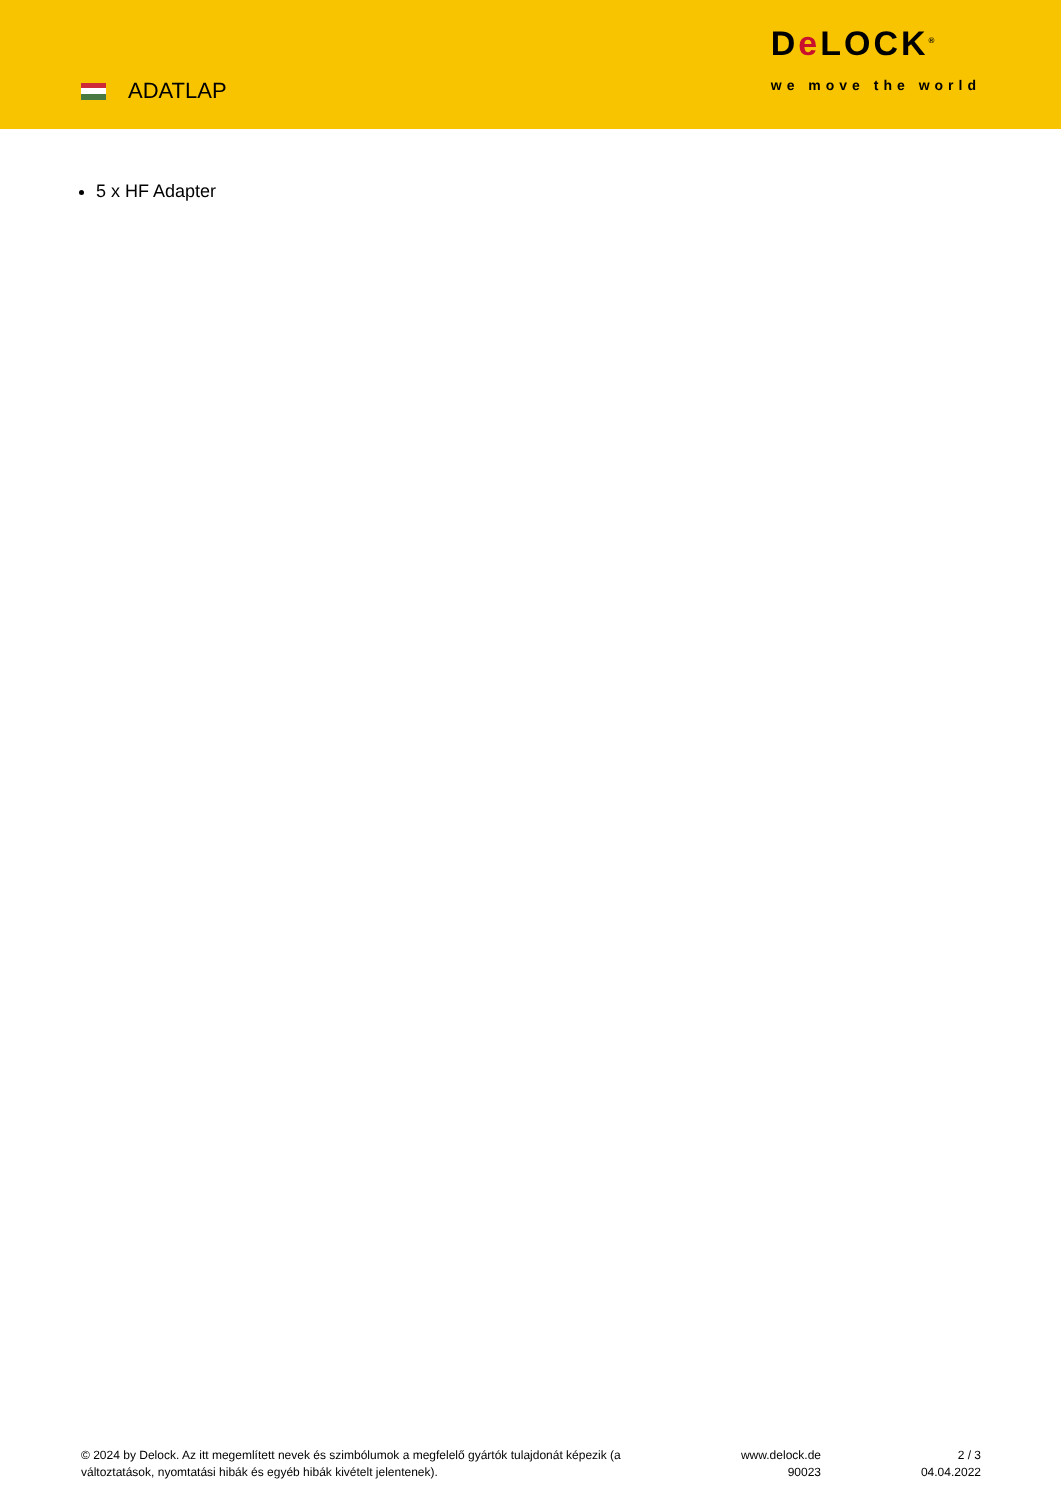ADATLAP
De LOCK<sup>®</sup>
we move the world
5 x HF Adapter
© 2024 by Delock. Az itt megemlített nevek és szimbólumok a megfelelő gyártók tulajdonát képezik (a változtatások, nyomtatási hibák és egyéb hibák kivételt jelentenek).
www.delock.de
90023
2 / 3
04.04.2022